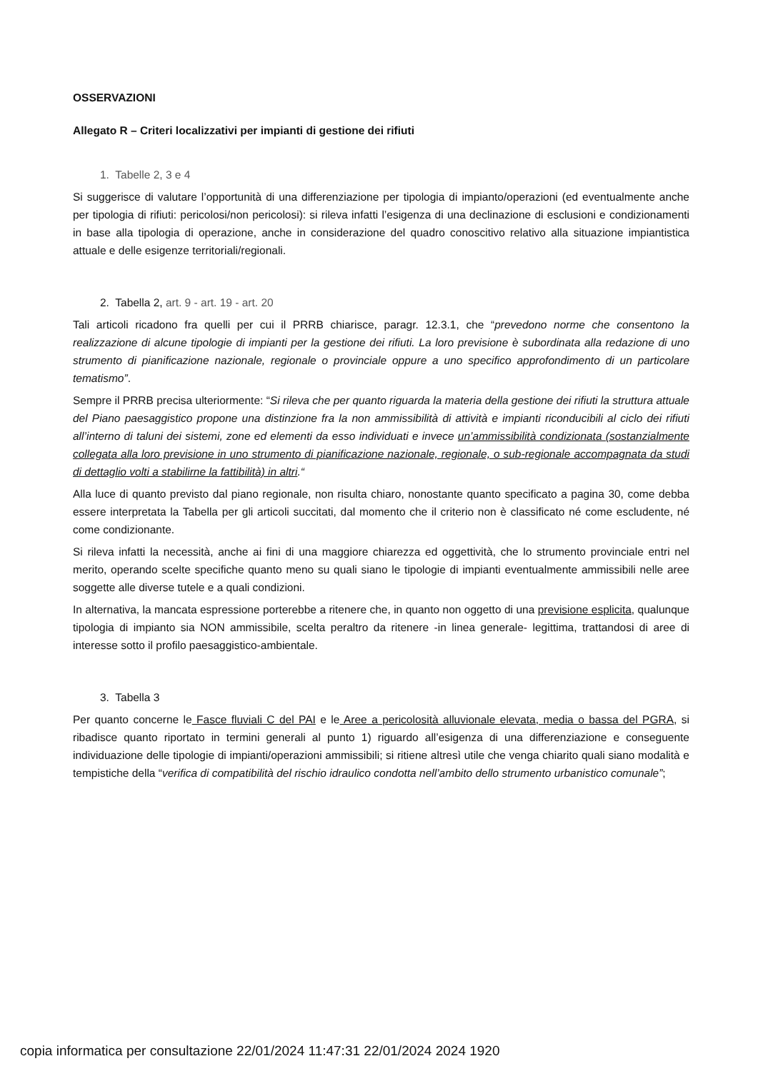OSSERVAZIONI
Allegato R – Criteri localizzativi per impianti di gestione dei rifiuti
1. Tabelle 2, 3 e 4
Si suggerisce di valutare l’opportunità di una differenziazione per tipologia di impianto/operazioni (ed eventualmente anche per tipologia di rifiuti: pericolosi/non pericolosi): si rileva infatti l’esigenza di una declinazione di esclusioni e condizionamenti in base alla tipologia di operazione, anche in considerazione del quadro conoscitivo relativo alla situazione impiantistica attuale e delle esigenze territoriali/regionali.
2. Tabella 2, art. 9 - art. 19 - art. 20
Tali articoli ricadono fra quelli per cui il PRRB chiarisce, paragr. 12.3.1, che “prevedono norme che consentono la realizzazione di alcune tipologie di impianti per la gestione dei rifiuti. La loro previsione è subordinata alla redazione di uno strumento di pianificazione nazionale, regionale o provinciale oppure a uno specifico approfondimento di un particolare tematismo”.
Sempre il PRRB precisa ulteriormente: “Si rileva che per quanto riguarda la materia della gestione dei rifiuti la struttura attuale del Piano paesaggistico propone una distinzione fra la non ammissibilità di attività e impianti riconducibili al ciclo dei rifiuti all’interno di taluni dei sistemi, zone ed elementi da esso individuati e invece un’ammissibilità condizionata (sostanzialmente collegata alla loro previsione in uno strumento di pianificazione nazionale, regionale, o sub-regionale accompagnata da studi di dettaglio volti a stabilirne la fattibilità) in altri.“
Alla luce di quanto previsto dal piano regionale, non risulta chiaro, nonostante quanto specificato a pagina 30, come debba essere interpretata la Tabella per gli articoli succitati, dal momento che il criterio non è classificato né come escludente, né come condizionante.
Si rileva infatti la necessità, anche ai fini di una maggiore chiarezza ed oggettività, che lo strumento provinciale entri nel merito, operando scelte specifiche quanto meno su quali siano le tipologie di impianti eventualmente ammissibili nelle aree soggette alle diverse tutele e a quali condizioni.
In alternativa, la mancata espressione porterebbe a ritenere che, in quanto non oggetto di una previsione esplicita, qualunque tipologia di impianto sia NON ammissibile, scelta peraltro da ritenere -in linea generale- legittima, trattandosi di aree di interesse sotto il profilo paesaggistico-ambientale.
3. Tabella 3
Per quanto concerne le Fasce fluviali C del PAI e le Aree a pericolosità alluvionale elevata, media o bassa del PGRA, si ribadisce quanto riportato in termini generali al punto 1) riguardo all’esigenza di una differenziazione e conseguente individuazione delle tipologie di impianti/operazioni ammissibili; si ritiene altresì utile che venga chiarito quali siano modalità e tempistiche della “verifica di compatibilità del rischio idraulico condotta nell’ambito dello strumento urbanistico comunale”;
copia informatica per consultazione 22/01/2024 11:47:31 22/01/2024 2024 1920